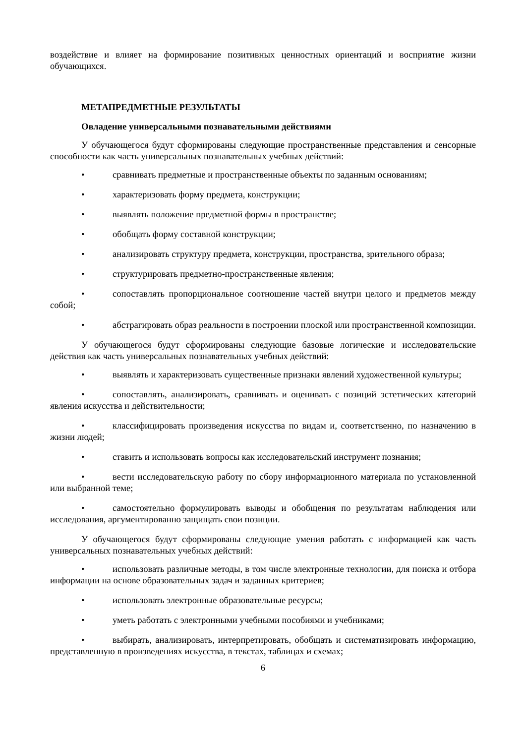воздействие и влияет на формирование позитивных ценностных ориентаций и восприятие жизни обучающихся.
МЕТАПРЕДМЕТНЫЕ РЕЗУЛЬТАТЫ
Овладение универсальными познавательными действиями
У обучающегося будут сформированы следующие пространственные представления и сенсорные способности как часть универсальных познавательных учебных действий:
• сравнивать предметные и пространственные объекты по заданным основаниям;
• характеризовать форму предмета, конструкции;
• выявлять положение предметной формы в пространстве;
• обобщать форму составной конструкции;
• анализировать структуру предмета, конструкции, пространства, зрительного образа;
• структурировать предметно-пространственные явления;
• сопоставлять пропорциональное соотношение частей внутри целого и предметов между собой;
• абстрагировать образ реальности в построении плоской или пространственной композиции.
У обучающегося будут сформированы следующие базовые логические и исследовательские действия как часть универсальных познавательных учебных действий:
• выявлять и характеризовать существенные признаки явлений художественной культуры;
• сопоставлять, анализировать, сравнивать и оценивать с позиций эстетических категорий явления искусства и действительности;
• классифицировать произведения искусства по видам и, соответственно, по назначению в жизни людей;
• ставить и использовать вопросы как исследовательский инструмент познания;
• вести исследовательскую работу по сбору информационного материала по установленной или выбранной теме;
• самостоятельно формулировать выводы и обобщения по результатам наблюдения или исследования, аргументированно защищать свои позиции.
У обучающегося будут сформированы следующие умения работать с информацией как часть универсальных познавательных учебных действий:
• использовать различные методы, в том числе электронные технологии, для поиска и отбора информации на основе образовательных задач и заданных критериев;
• использовать электронные образовательные ресурсы;
• уметь работать с электронными учебными пособиями и учебниками;
• выбирать, анализировать, интерпретировать, обобщать и систематизировать информацию, представленную в произведениях искусства, в текстах, таблицах и схемах;
6